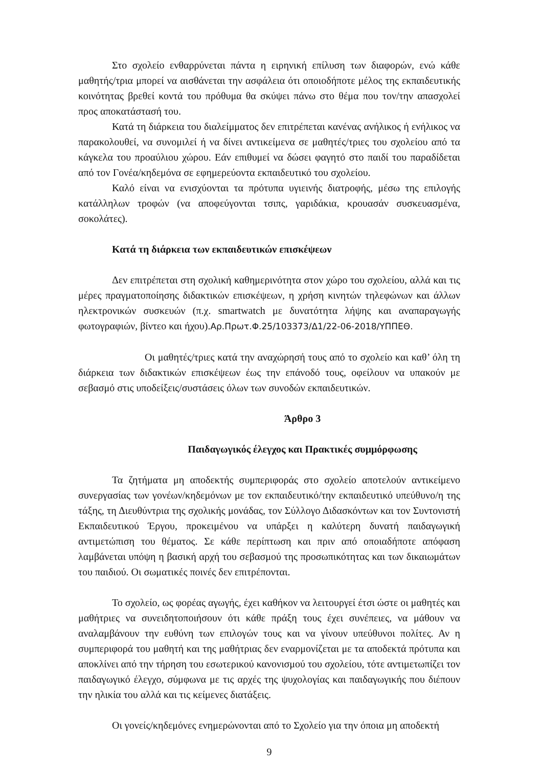Στο σχολείο ενθαρρύνεται πάντα η ειρηνική επίλυση των διαφορών, ενώ κάθε μαθητής/τρια μπορεί να αισθάνεται την ασφάλεια ότι οποιοδήποτε μέλος της εκπαιδευτικής κοινότητας βρεθεί κοντά του πρόθυμα θα σκύψει πάνω στο θέμα που τον/την απασχολεί προς αποκατάστασή του.
Κατά τη διάρκεια του διαλείμματος δεν επιτρέπεται κανένας ανήλικος ή ενήλικος να παρακολουθεί, να συνομιλεί ή να δίνει αντικείμενα σε μαθητές/τριες του σχολείου από τα κάγκελα του προαύλιου χώρου. Εάν επιθυμεί να δώσει φαγητό στο παιδί του παραδίδεται από τον Γονέα/κηδεμόνα σε εφημερεύοντα εκπαιδευτικό του σχολείου.
Καλό είναι να ενισχύονται τα πρότυπα υγιεινής διατροφής, μέσω της επιλογής κατάλληλων τροφών (να αποφεύγονται τσιπς, γαριδάκια, κρουασάν συσκευασμένα, σοκολάτες).
Κατά τη διάρκεια των εκπαιδευτικών επισκέψεων
Δεν επιτρέπεται στη σχολική καθημερινότητα στον χώρο του σχολείου, αλλά και τις μέρες πραγματοποίησης διδακτικών επισκέψεων, η χρήση κινητών τηλεφώνων και άλλων ηλεκτρονικών συσκευών (π.χ. smartwatch με δυνατότητα λήψης και αναπαραγωγής φωτογραφιών, βίντεο και ήχου).Αρ.Πρωτ.Φ.25/103373/Δ1/22-06-2018/ΥΠΠΕΘ.
Οι μαθητές/τριες κατά την αναχώρησή τους από το σχολείο και καθ’ όλη τη διάρκεια των διδακτικών επισκέψεων έως την επάνοδό τους, οφείλουν να υπακούν με σεβασμό στις υποδείξεις/συστάσεις όλων των συνοδών εκπαιδευτικών.
Άρθρο 3
Παιδαγωγικός έλεγχος και Πρακτικές συμμόρφωσης
Τα ζητήματα μη αποδεκτής συμπεριφοράς στο σχολείο αποτελούν αντικείμενο συνεργασίας των γονέων/κηδεμόνων με τον εκπαιδευτικό/την εκπαιδευτικό υπεύθυνο/η της τάξης, τη Διευθύντρια της σχολικής μονάδας, τον Σύλλογο Διδασκόντων και τον Συντονιστή Εκπαιδευτικού Έργου, προκειμένου να υπάρξει η καλύτερη δυνατή παιδαγωγική αντιμετώπιση του θέματος. Σε κάθε περίπτωση και πριν από οποιαδήποτε απόφαση λαμβάνεται υπόψη η βασική αρχή του σεβασμού της προσωπικότητας και των δικαιωμάτων του παιδιού. Οι σωματικές ποινές δεν επιτρέπονται.
Το σχολείο, ως φορέας αγωγής, έχει καθήκον να λειτουργεί έτσι ώστε οι μαθητές και μαθήτριες να συνειδητοποιήσουν ότι κάθε πράξη τους έχει συνέπειες, να μάθουν να αναλαμβάνουν την ευθύνη των επιλογών τους και να γίνουν υπεύθυνοι πολίτες. Αν η συμπεριφορά του μαθητή και της μαθήτριας δεν εναρμονίζεται με τα αποδεκτά πρότυπα και αποκλίνει από την τήρηση του εσωτερικού κανονισμού του σχολείου, τότε αντιμετωπίζει τον παιδαγωγικό έλεγχο, σύμφωνα με τις αρχές της ψυχολογίας και παιδαγωγικής που διέπουν την ηλικία του αλλά και τις κείμενες διατάξεις.
Οι γονείς/κηδεμόνες ενημερώνονται από το Σχολείο για την όποια μη αποδεκτή
9